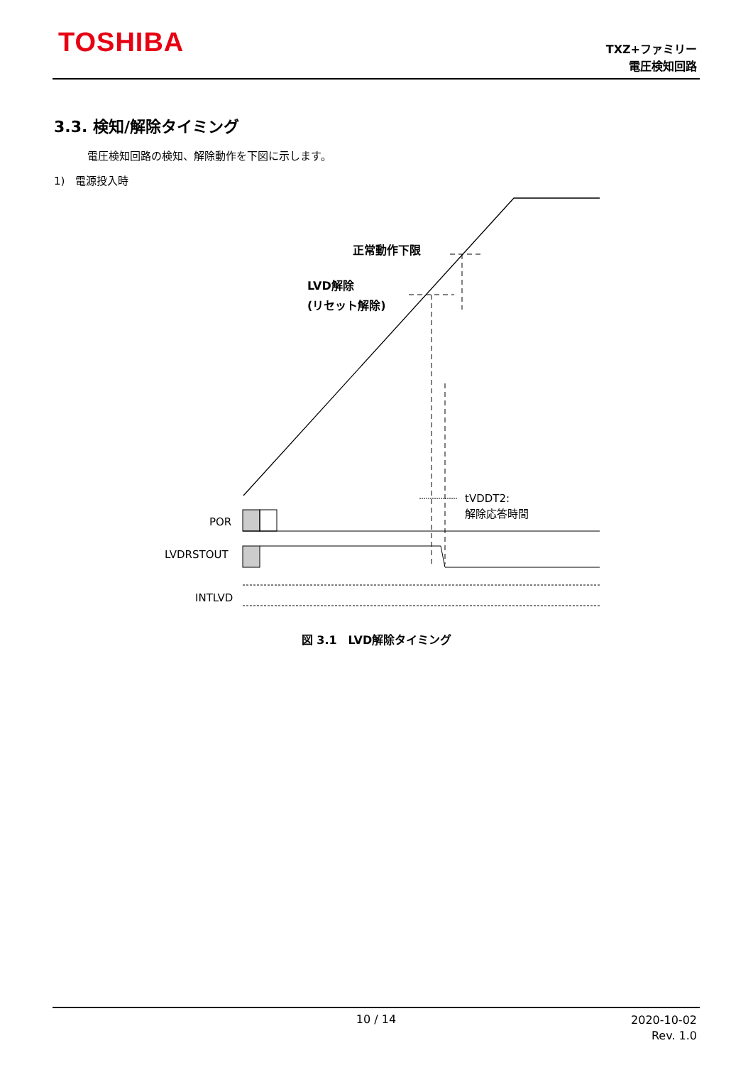TOSHIBA
TXZ+ファミリー
電圧検知回路
3.3. 検知/解除タイミング
電圧検知回路の検知、解除動作を下図に示します。
1)　電源投入時
正常動作下限
LVD解除
(リセット解除)
tVDDT2:
解除応答時間
POR
LVDRSTOUT
INTLVD
図 3.1　LVD解除タイミング
10 / 14
2020-10-02
Rev. 1.0